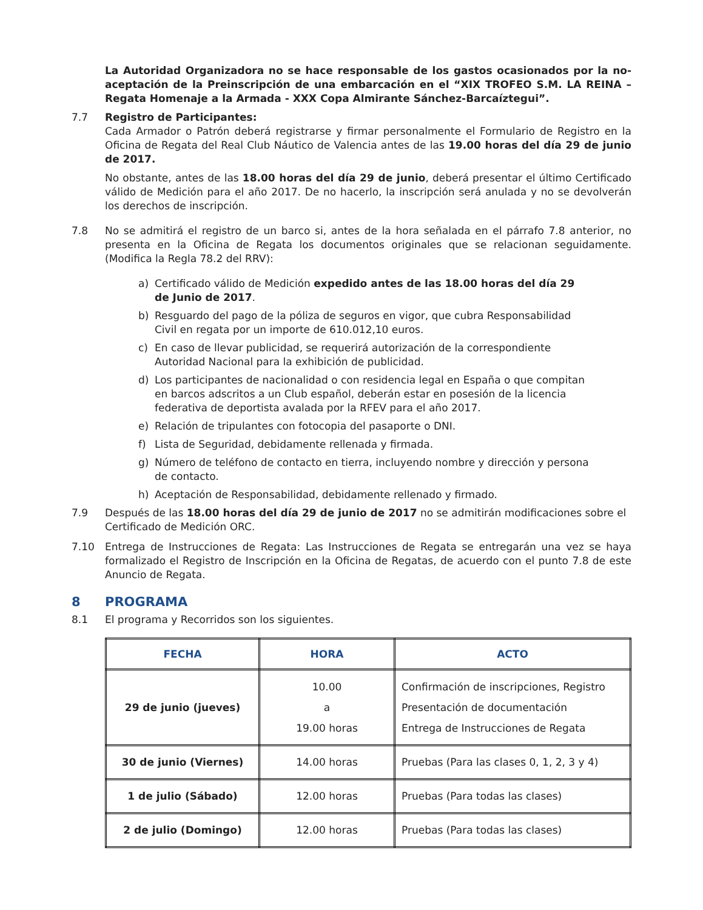La Autoridad Organizadora no se hace responsable de los gastos ocasionados por la no-aceptación de la Preinscripción de una embarcación en el “XIX TROFEO S.M. LA REINA – Regata Homenaje a la Armada - XXX Copa Almirante Sánchez-Barcaíztegui”.
7.7 Registro de Participantes:
Cada Armador o Patrón deberá registrarse y firmar personalmente el Formulario de Registro en la Oficina de Regata del Real Club Náutico de Valencia antes de las 19.00 horas del día 29 de junio de 2017.
No obstante, antes de las 18.00 horas del día 29 de junio, deberá presentar el último Certificado válido de Medición para el año 2017. De no hacerlo, la inscripción será anulada y no se devolverán los derechos de inscripción.
7.8 No se admitirá el registro de un barco si, antes de la hora señalada en el párrafo 7.8 anterior, no presenta en la Oficina de Regata los documentos originales que se relacionan seguidamente. (Modifica la Regla 78.2 del RRV):
a) Certificado válido de Medición expedido antes de las 18.00 horas del día 29 de Junio de 2017.
b) Resguardo del pago de la póliza de seguros en vigor, que cubra Responsabilidad Civil en regata por un importe de 610.012,10 euros.
c) En caso de llevar publicidad, se requerirá autorización de la correspondiente Autoridad Nacional para la exhibición de publicidad.
d) Los participantes de nacionalidad o con residencia legal en España o que compitan en barcos adscritos a un Club español, deberán estar en posesión de la licencia federativa de deportista avalada por la RFEV para el año 2017.
e) Relación de tripulantes con fotocopia del pasaporte o DNI.
f) Lista de Seguridad, debidamente rellenada y firmada.
g) Número de teléfono de contacto en tierra, incluyendo nombre y dirección y persona de contacto.
h) Aceptación de Responsabilidad, debidamente rellenado y firmado.
7.9 Después de las 18.00 horas del día 29 de junio de 2017 no se admitirán modificaciones sobre el Certificado de Medición ORC.
7.10 Entrega de Instrucciones de Regata: Las Instrucciones de Regata se entregarán una vez se haya formalizado el Registro de Inscripción en la Oficina de Regatas, de acuerdo con el punto 7.8 de este Anuncio de Regata.
8 PROGRAMA
8.1 El programa y Recorridos son los siguientes.
| FECHA | HORA | ACTO |
| --- | --- | --- |
| 29 de junio (jueves) | 10.00 a 19.00 horas | Confirmación de inscripciones, Registro Presentación de documentación Entrega de Instrucciones de Regata |
| 30 de junio (Viernes) | 14.00 horas | Pruebas (Para las clases 0, 1, 2, 3 y 4) |
| 1 de julio (Sábado) | 12.00 horas | Pruebas (Para todas las clases) |
| 2 de julio (Domingo) | 12.00 horas | Pruebas (Para todas las clases) |